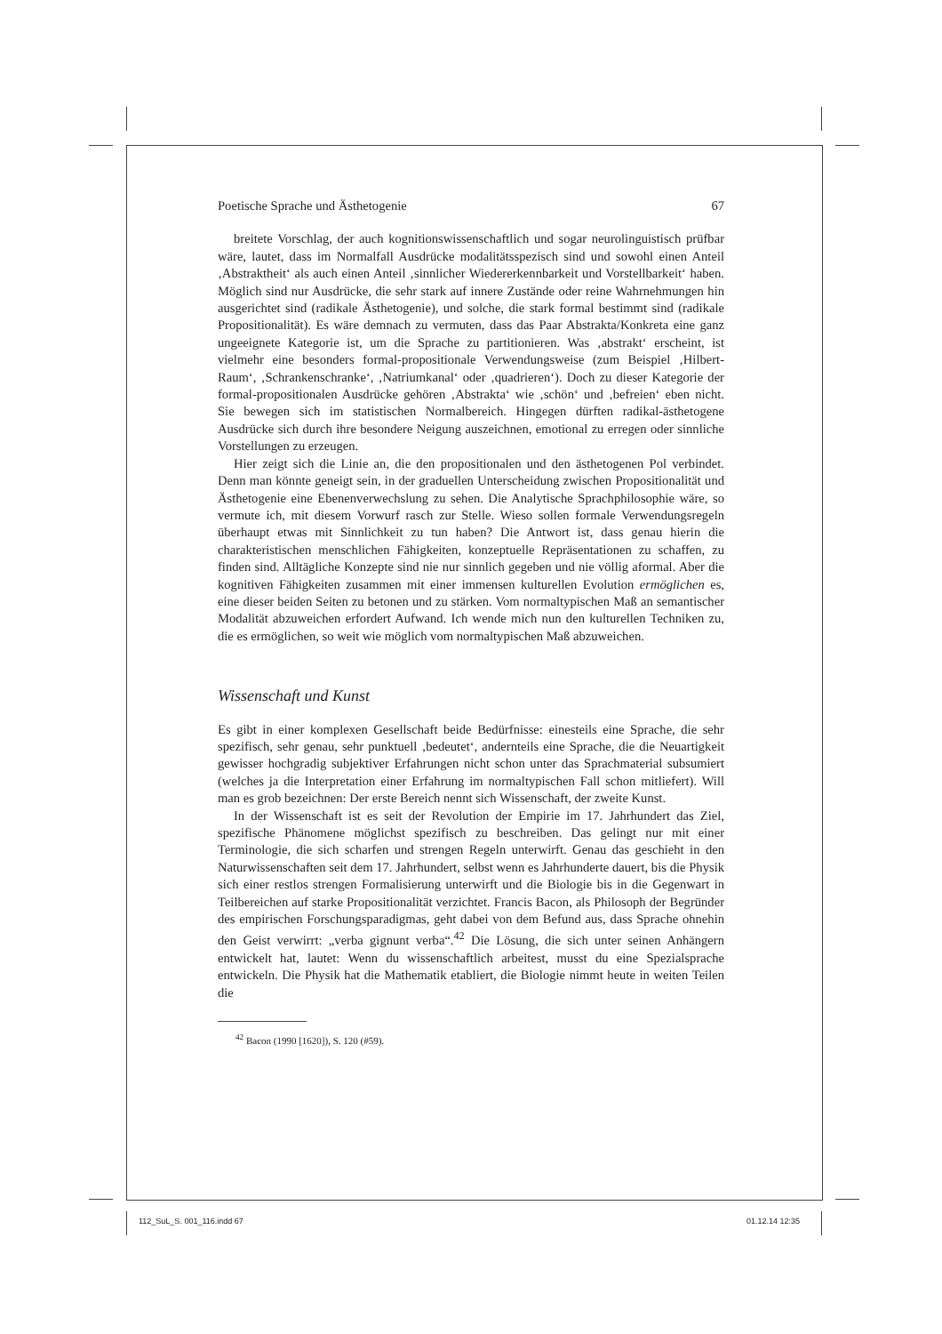Poetische Sprache und Ästhetogenie 67
breitete Vorschlag, der auch kognitionswissenschaftlich und sogar neurolinguistisch prüfbar wäre, lautet, dass im Normalfall Ausdrücke modalitätsspezisch sind und sowohl einen Anteil ‚Abstraktheit‘ als auch einen Anteil ‚sinnlicher Wiedererkennbarkeit und Vorstellbarkeit‘ haben. Möglich sind nur Ausdrücke, die sehr stark auf innere Zustände oder reine Wahrnehmungen hin ausgerichtet sind (radikale Ästhetogenie), und solche, die stark formal bestimmt sind (radikale Propositionalität). Es wäre demnach zu vermuten, dass das Paar Abstrakta/Konkreta eine ganz ungeeignete Kategorie ist, um die Sprache zu partitionieren. Was ‚abstrakt‘ erscheint, ist vielmehr eine besonders formal-propositionale Verwendungsweise (zum Beispiel ‚Hilbert-Raum‘, ‚Schrankenschranke‘, ‚Natriumkanal‘ oder ‚quadrieren‘). Doch zu dieser Kategorie der formal-propositionalen Ausdrücke gehören ‚Abstrakta‘ wie ‚schön‘ und ‚befreien‘ eben nicht. Sie bewegen sich im statistischen Normalbereich. Hingegen dürften radikal-ästhetogene Ausdrücke sich durch ihre besondere Neigung auszeichnen, emotional zu erregen oder sinnliche Vorstellungen zu erzeugen.
Hier zeigt sich die Linie an, die den propositionalen und den ästhetogenen Pol verbindet. Denn man könnte geneigt sein, in der graduellen Unterscheidung zwischen Propositionalität und Ästhetogenie eine Ebenenverwechslung zu sehen. Die Analytische Sprachphilosophie wäre, so vermute ich, mit diesem Vorwurf rasch zur Stelle. Wieso sollen formale Verwendungsregeln überhaupt etwas mit Sinnlichkeit zu tun haben? Die Antwort ist, dass genau hierin die charakteristischen menschlichen Fähigkeiten, konzeptuelle Repräsentationen zu schaffen, zu finden sind. Alltägliche Konzepte sind nie nur sinnlich gegeben und nie völlig aformal. Aber die kognitiven Fähigkeiten zusammen mit einer immensen kulturellen Evolution ermöglichen es, eine dieser beiden Seiten zu betonen und zu stärken. Vom normaltypischen Maß an semantischer Modalität abzuweichen erfordert Aufwand. Ich wende mich nun den kulturellen Techniken zu, die es ermöglichen, so weit wie möglich vom normaltypischen Maß abzuweichen.
Wissenschaft und Kunst
Es gibt in einer komplexen Gesellschaft beide Bedürfnisse: einesteils eine Sprache, die sehr spezifisch, sehr genau, sehr punktuell ‚bedeutet‘, andernteils eine Sprache, die die Neuartigkeit gewisser hochgradig subjektiver Erfahrungen nicht schon unter das Sprachmaterial subsumiert (welches ja die Interpretation einer Erfahrung im normaltypischen Fall schon mitliefert). Will man es grob bezeichnen: Der erste Bereich nennt sich Wissenschaft, der zweite Kunst.
In der Wissenschaft ist es seit der Revolution der Empirie im 17. Jahrhundert das Ziel, spezifische Phänomene möglichst spezifisch zu beschreiben. Das gelingt nur mit einer Terminologie, die sich scharfen und strengen Regeln unterwirft. Genau das geschieht in den Naturwissenschaften seit dem 17. Jahrhundert, selbst wenn es Jahrhunderte dauert, bis die Physik sich einer restlos strengen Formalisierung unterwirft und die Biologie bis in die Gegenwart in Teilbereichen auf starke Propositionalität verzichtet. Francis Bacon, als Philosoph der Begründer des empirischen Forschungsparadigmas, geht dabei von dem Befund aus, dass Sprache ohnehin den Geist verwirrt: „verba gignunt verba“.<sup>42</sup> Die Lösung, die sich unter seinen Anhängern entwickelt hat, lautet: Wenn du wissenschaftlich arbeitest, musst du eine Spezialsprache entwickeln. Die Physik hat die Mathematik etabliert, die Biologie nimmt heute in weiten Teilen die
<sup>42</sup> Bacon (1990 [1620]), S. 120 (#59).
112_SuL_S. 001_116.indd 67 01.12.14 12:35